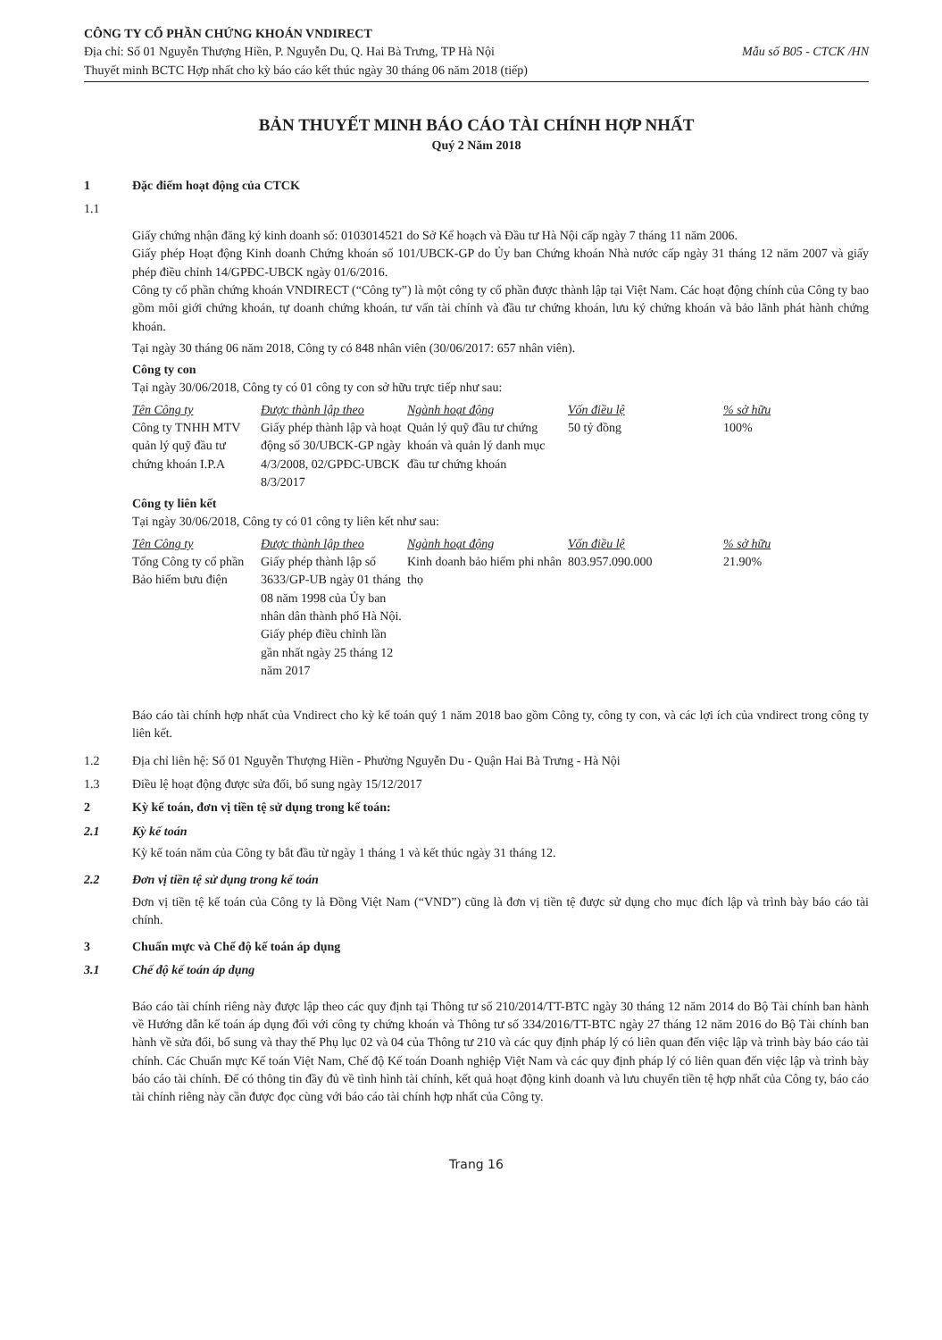CÔNG TY CỔ PHẦN CHỨNG KHOÁN VNDIRECT
Địa chỉ: Số 01 Nguyễn Thượng Hiền, P. Nguyễn Du, Q. Hai Bà Trưng, TP Hà Nội Mẫu số B05 - CTCK /HN
Thuyết minh BCTC Hợp nhất cho kỳ báo cáo kết thúc ngày 30 tháng 06 năm 2018 (tiếp)
BẢN THUYẾT MINH BÁO CÁO TÀI CHÍNH HỢP NHẤT
Quý 2 Năm 2018
1 Đặc điểm hoạt động của CTCK
1.1
Giấy chứng nhận đăng ký kinh doanh số: 0103014521 do Sở Kế hoạch và Đầu tư Hà Nội cấp ngày 7 tháng 11 năm 2006.
Giấy phép Hoạt động Kinh doanh Chứng khoán số 101/UBCK-GP do Ủy ban Chứng khoán Nhà nước cấp ngày 31 tháng 12 năm 2007 và giấy phép điều chỉnh 14/GPĐC-UBCK ngày 01/6/2016.
Công ty cổ phần chứng khoán VNDIRECT (“Công ty”) là một công ty cổ phần được thành lập tại Việt Nam. Các hoạt động chính của Công ty bao gồm môi giới chứng khoán, tự doanh chứng khoán, tư vấn tài chính và đầu tư chứng khoán, lưu ký chứng khoán và bảo lãnh phát hành chứng khoán.
Tại ngày 30 tháng 06 năm 2018, Công ty có 848 nhân viên (30/06/2017: 657 nhân viên).
Công ty con
Tại ngày 30/06/2018, Công ty có 01 công ty con sở hữu trực tiếp như sau:
| Tên Công ty | Được thành lập theo | Ngành hoạt động | Vốn điều lệ | % sở hữu |
| --- | --- | --- | --- | --- |
| Công ty TNHH MTV quản lý quỹ đầu tư chứng khoán I.P.A | Giấy phép thành lập và hoạt động số 30/UBCK-GP ngày 4/3/2008, 02/GPĐC-UBCK 8/3/2017 | Quản lý quỹ đầu tư chứng khoán và quản lý danh mục đầu tư chứng khoán | 50 tỷ đồng | 100% |
Công ty liên kết
Tại ngày 30/06/2018, Công ty có 01 công ty liên kết như sau:
| Tên Công ty | Được thành lập theo | Ngành hoạt động | Vốn điều lệ | % sở hữu |
| --- | --- | --- | --- | --- |
| Tổng Công ty cổ phần Bảo hiểm bưu điện | Giấy phép thành lập số 3633/GP-UB ngày 01 tháng 08 năm 1998 của Ủy ban nhân dân thành phố Hà Nội. Giấy phép điều chỉnh lần gần nhất ngày 25 tháng 12 năm 2017 | Kinh doanh bảo hiểm phi nhân thọ | 803.957.090.000 | 21.90% |
Báo cáo tài chính hợp nhất của Vndirect cho kỳ kế toán quý 1 năm 2018 bao gồm Công ty, công ty con, và các lợi ích của vndirect trong công ty liên kết.
1.2 Địa chỉ liên hệ: Số 01 Nguyễn Thượng Hiền - Phường Nguyễn Du - Quận Hai Bà Trưng - Hà Nội
1.3 Điều lệ hoạt động được sửa đổi, bổ sung ngày 15/12/2017
2 Kỳ kế toán, đơn vị tiền tệ sử dụng trong kế toán:
2.1 Kỳ kế toán
Kỳ kế toán năm của Công ty bắt đầu từ ngày 1 tháng 1 và kết thúc ngày 31 tháng 12.
2.2 Đơn vị tiền tệ sử dụng trong kế toán
Đơn vị tiền tệ kế toán của Công ty là Đồng Việt Nam (“VND”) cũng là đơn vị tiền tệ được sử dụng cho mục đích lập và trình bày báo cáo tài chính.
3 Chuẩn mực và Chế độ kế toán áp dụng
3.1 Chế độ kế toán áp dụng
Báo cáo tài chính riêng này được lập theo các quy định tại Thông tư số 210/2014/TT-BTC ngày 30 tháng 12 năm 2014 do Bộ Tài chính ban hành về Hướng dẫn kế toán áp dụng đối với công ty chứng khoán và Thông tư số 334/2016/TT-BTC ngày 27 tháng 12 năm 2016 do Bộ Tài chính ban hành về sửa đổi, bổ sung và thay thế Phụ lục 02 và 04 của Thông tư 210 và các quy định pháp lý có liên quan đến việc lập và trình bày báo cáo tài chính. Các Chuẩn mực Kế toán Việt Nam, Chế độ Kế toán Doanh nghiệp Việt Nam và các quy định pháp lý có liên quan đến việc lập và trình bày báo cáo tài chính. Để có thông tin đầy đủ về tình hình tài chính, kết quả hoạt động kinh doanh và lưu chuyển tiền tệ hợp nhất của Công ty, báo cáo tài chính riêng này cần được đọc cùng với báo cáo tài chính hợp nhất của Công ty.
Trang 16